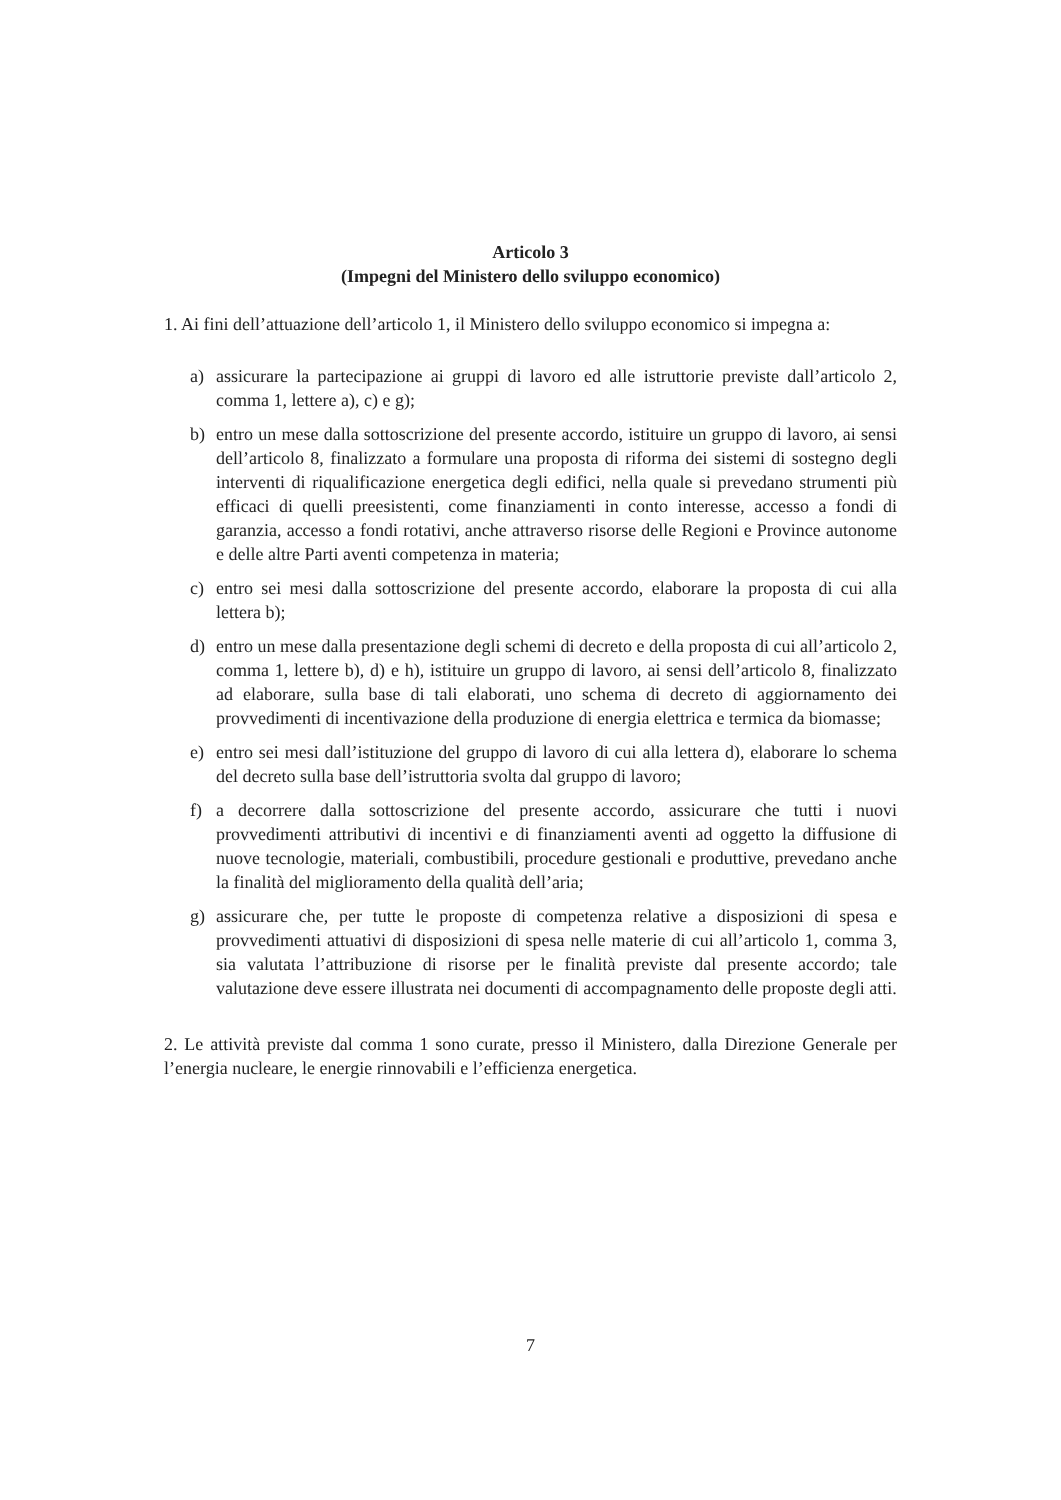Articolo 3
(Impegni del Ministero dello sviluppo economico)
1. Ai fini dell’attuazione dell’articolo 1, il Ministero dello sviluppo economico si impegna a:
a) assicurare la partecipazione ai gruppi di lavoro ed alle istruttorie previste dall’articolo 2, comma 1, lettere a), c) e g);
b) entro un mese dalla sottoscrizione del presente accordo, istituire un gruppo di lavoro, ai sensi dell’articolo 8, finalizzato a formulare una proposta di riforma dei sistemi di sostegno degli interventi di riqualificazione energetica degli edifici, nella quale si prevedano strumenti più efficaci di quelli preesistenti, come finanziamenti in conto interesse, accesso a fondi di garanzia, accesso a fondi rotativi, anche attraverso risorse delle Regioni e Province autonome e delle altre Parti aventi competenza in materia;
c) entro sei mesi dalla sottoscrizione del presente accordo, elaborare la proposta di cui alla lettera b);
d) entro un mese dalla presentazione degli schemi di decreto e della proposta di cui all’articolo 2, comma 1, lettere b), d) e h), istituire un gruppo di lavoro, ai sensi dell’articolo 8, finalizzato ad elaborare, sulla base di tali elaborati, uno schema di decreto di aggiornamento dei provvedimenti di incentivazione della produzione di energia elettrica e termica da biomasse;
e) entro sei mesi dall’istituzione del gruppo di lavoro di cui alla lettera d), elaborare lo schema del decreto sulla base dell’istruttoria svolta dal gruppo di lavoro;
f) a decorrere dalla sottoscrizione del presente accordo, assicurare che tutti i nuovi provvedimenti attributivi di incentivi e di finanziamenti aventi ad oggetto la diffusione di nuove tecnologie, materiali, combustibili, procedure gestionali e produttive, prevedano anche la finalità del miglioramento della qualità dell’aria;
g) assicurare che, per tutte le proposte di competenza relative a disposizioni di spesa e provvedimenti attuativi di disposizioni di spesa nelle materie di cui all’articolo 1, comma 3, sia valutata l’attribuzione di risorse per le finalità previste dal presente accordo; tale valutazione deve essere illustrata nei documenti di accompagnamento delle proposte degli atti.
2. Le attività previste dal comma 1 sono curate, presso il Ministero, dalla Direzione Generale per l’energia nucleare, le energie rinnovabili e l’efficienza energetica.
7